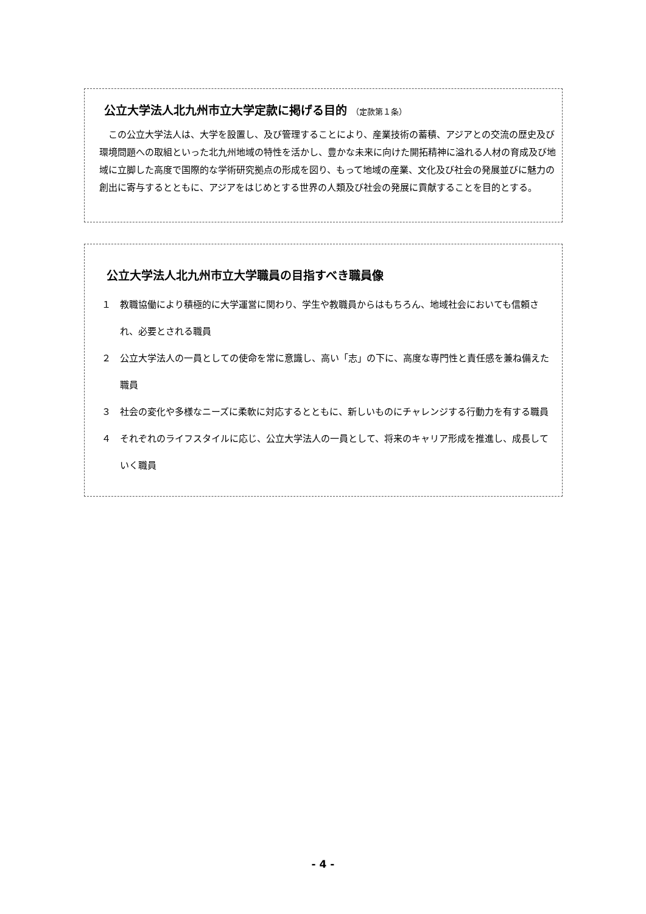公立大学法人北九州市立大学定款に掲げる目的 （定款第１条）
この公立大学法人は、大学を設置し、及び管理することにより、産業技術の蓄積、アジアとの交流の歴史及び環境問題への取組といった北九州地域の特性を活かし、豊かな未来に向けた開拓精神に溢れる人材の育成及び地域に立脚した高度で国際的な学術研究拠点の形成を図り、もって地域の産業、文化及び社会の発展並びに魅力の創出に寄与するとともに、アジアをはじめとする世界の人類及び社会の発展に貢献することを目的とする。
公立大学法人北九州市立大学職員の目指すべき職員像
１　教職協働により積極的に大学運営に関わり、学生や教職員からはもちろん、地域社会においても信頼され、必要とされる職員
２　公立大学法人の一員としての使命を常に意識し、高い「志」の下に、高度な専門性と責任感を兼ね備えた職員
３　社会の変化や多様なニーズに柔軟に対応するとともに、新しいものにチャレンジする行動力を有する職員
４　それぞれのライフスタイルに応じ、公立大学法人の一員として、将来のキャリア形成を推進し、成長していく職員
- 4 -